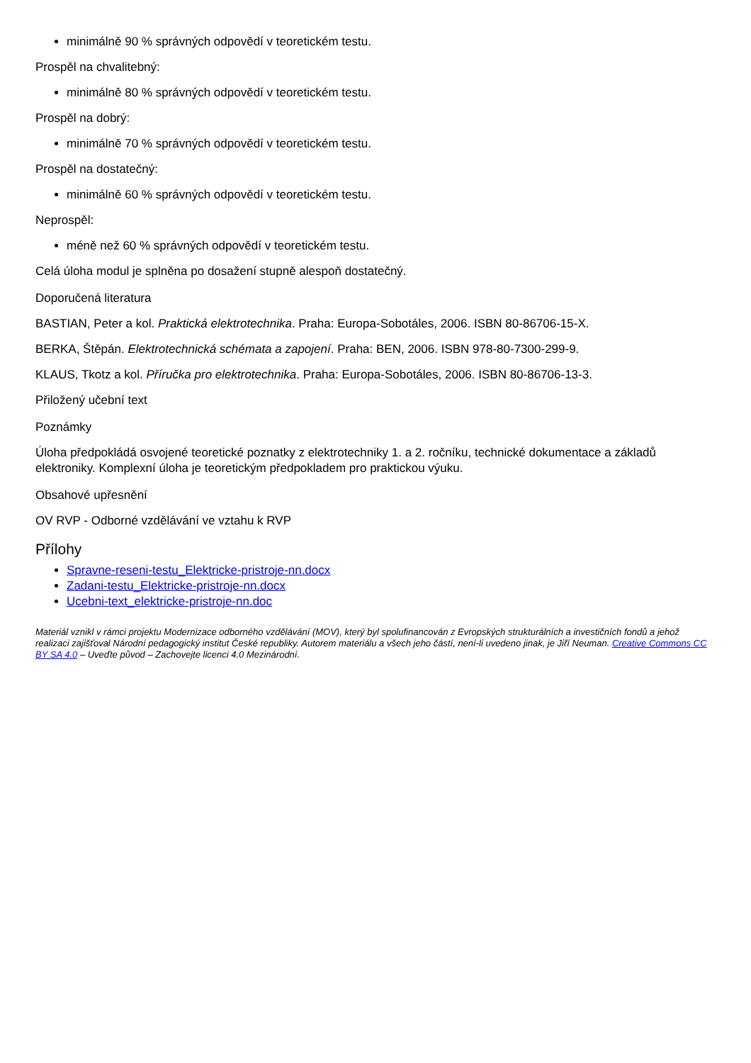minimálně 90 % správných odpovědí v teoretickém testu.
Prospěl na chvalitebný:
minimálně 80 % správných odpovědí v teoretickém testu.
Prospěl na dobrý:
minimálně 70 % správných odpovědí v teoretickém testu.
Prospěl na dostatečný:
minimálně 60 % správných odpovědí v teoretickém testu.
Neprospěl:
méně než 60 % správných odpovědí v teoretickém testu.
Celá úloha modul je splněna po dosažení stupně alespoň dostatečný.
Doporučená literatura
BASTIAN, Peter a kol. Praktická elektrotechnika. Praha: Europa-Sobotáles, 2006. ISBN 80-86706-15-X.
BERKA, Štěpán. Elektrotechnická schémata a zapojení. Praha: BEN, 2006. ISBN 978-80-7300-299-9.
KLAUS, Tkotz a kol. Příručka pro elektrotechnika. Praha: Europa-Sobotáles, 2006. ISBN 80-86706-13-3.
Přiložený učební text
Poznámky
Úloha předpokládá osvojené teoretické poznatky z elektrotechniky 1. a 2. ročníku, technické dokumentace a základů elektroniky. Komplexní úloha je teoretickým předpokladem pro praktickou výuku.
Obsahové upřesnění
OV RVP - Odborné vzdělávání ve vztahu k RVP
Přílohy
Spravne-reseni-testu_Elektricke-pristroje-nn.docx
Zadani-testu_Elektricke-pristroje-nn.docx
Ucebni-text_elektricke-pristroje-nn.doc
Materiál vznikl v rámci projektu Modernizace odborného vzdělávání (MOV), který byl spolufinancován z Evropských strukturálních a investičních fondů a jehož realizaci zajišťoval Národní pedagogický institut České republiky. Autorem materiálu a všech jeho částí, není-li uvedeno jinak, je Jiří Neuman. Creative Commons CC BY SA 4.0 – Uveďte původ – Zachovejte licenci 4.0 Mezinárodní.